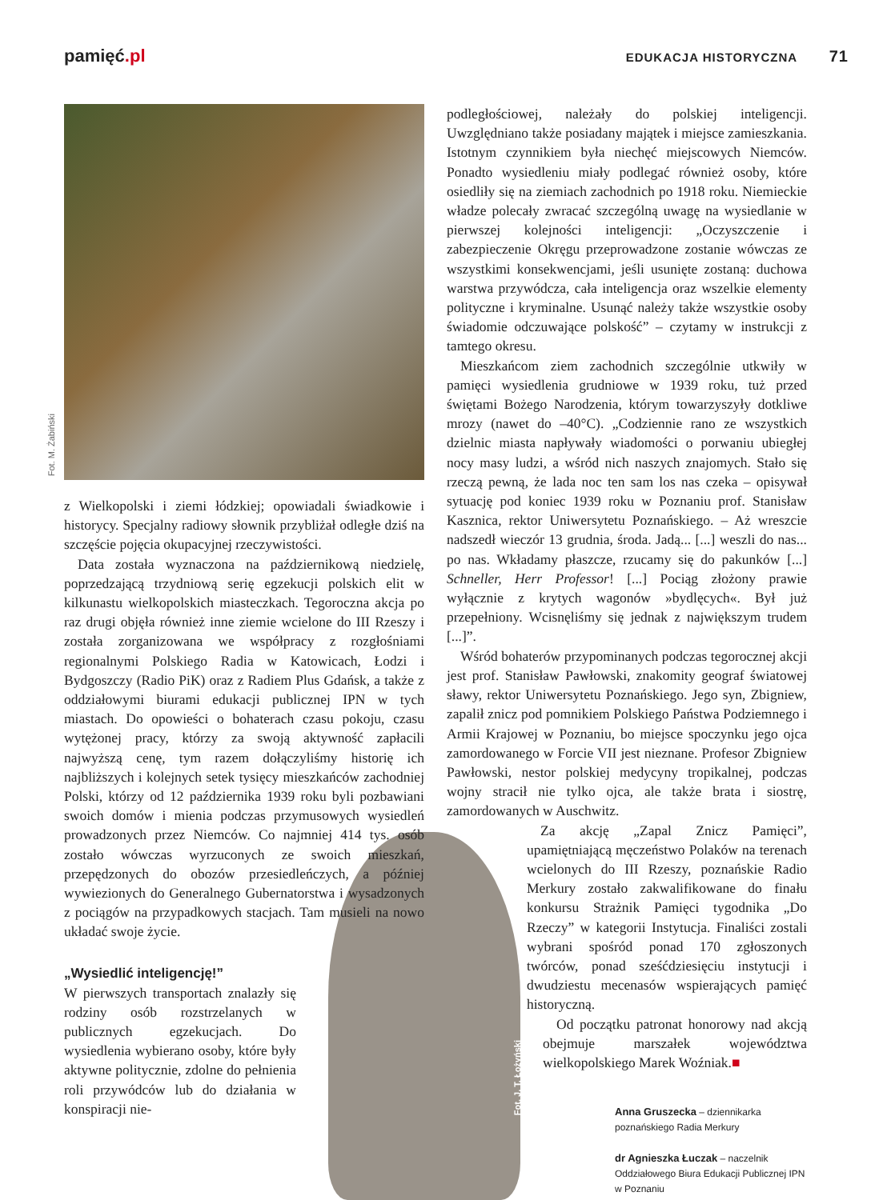pamięć.pl
EDUKACJA HISTORYCZNA 71
Fot. M. Żabiński
z Wielkopolski i ziemi łódzkiej; opowiadali świadkowie i historycy. Specjalny radiowy słownik przybliżał odległe dziś na szczęście pojęcia okupacyjnej rzeczywistości.
Data została wyznaczona na październikową niedzielę, poprzedzającą trzydniową serię egzekucji polskich elit w kilkunastu wielkopolskich miasteczkach. Tegoroczna akcja po raz drugi objęła również inne ziemie wcielone do III Rzeszy i została zorganizowana we współpracy z rozgłośniami regionalnymi Polskiego Radia w Katowicach, Łodzi i Bydgoszczy (Radio PiK) oraz z Radiem Plus Gdańsk, a także z oddziałowymi biurami edukacji publicznej IPN w tych miastach. Do opowieści o bohaterach czasu pokoju, czasu wytężonej pracy, którzy za swoją aktywność zapłacili najwyższą cenę, tym razem dołączyliśmy historię ich najbliższych i kolejnych setek tysięcy mieszkańców zachodniej Polski, którzy od 12 października 1939 roku byli pozbawiani swoich domów i mienia podczas przymusowych wysiedleń prowadzonych przez Niemców. Co najmniej 414 tys. osób zostało wówczas wyrzuconych ze swoich mieszkań, przepędzonych do obozów przesiedleńczych, a później wywiezionych do Generalnego Gubernatorstwa i wysadzonych z pociągów na przypadkowych stacjach. Tam musieli na nowo układać swoje życie.
„Wysiedlić inteligencję!”
W pierwszych transportach znalazły się rodziny osób rozstrzelanych w publicznych egzekucjach. Do wysiedlenia wybierano osoby, które były aktywne politycznie, zdolne do pełnienia roli przywódców lub do działania w konspiracji nie-
podległościowej, należały do polskiej inteligencji. Uwzględniano także posiadany majątek i miejsce zamieszkania. Istotnym czynnikiem była niechęć miejscowych Niemców. Ponadto wysiedleniu miały podlegać również osoby, które osiedliły się na ziemiach zachodnich po 1918 roku. Niemieckie władze polecały zwracać szczególną uwagę na wysiedlanie w pierwszej kolejności inteligencji: „Oczyszczenie i zabezpieczenie Okręgu przeprowadzone zostanie wówczas ze wszystkimi konsekwencjami, jeśli usunięte zostaną: duchowa warstwa przywódcza, cała inteligencja oraz wszelkie elementy polityczne i kryminalne. Usunąć należy także wszystkie osoby świadomie odczuwające polskość” – czytamy w instrukcji z tamtego okresu.
Mieszkańcom ziem zachodnich szczególnie utkwiły w pamięci wysiedlenia grudniowe w 1939 roku, tuż przed świętami Bożego Narodzenia, którym towarzyszyły dotkliwe mrozy (nawet do –40°C). „Codziennie rano ze wszystkich dzielnic miasta napływały wiadomości o porwaniu ubiegłej nocy masy ludzi, a wśród nich naszych znajomych. Stało się rzeczą pewną, że lada noc ten sam los nas czeka – opisywał sytuację pod koniec 1939 roku w Poznaniu prof. Stanisław Kasznica, rektor Uniwersytetu Poznańskiego. – Aż wreszcie nadszedł wieczór 13 grudnia, środa. Jadą... [...] weszli do nas... po nas. Wkładamy płaszcze, rzucamy się do pakunków [...] Schneller, Herr Professor! [...] Pociąg złożony prawie wyłącznie z krytych wagonów »bydlęcych«. Był już przepełniony. Wcisnęliśmy się jednak z największym trudem [...]”.
Wśród bohaterów przypominanych podczas tegorocznej akcji jest prof. Stanisław Pawłowski, znakomity geograf światowej sławy, rektor Uniwersytetu Poznańskiego. Jego syn, Zbigniew, zapalił znicz pod pomnikiem Polskiego Państwa Podziemnego i Armii Krajowej w Poznaniu, bo miejsce spoczynku jego ojca zamordowanego w Forcie VII jest nieznane. Profesor Zbigniew Pawłowski, nestor polskiej medycyny tropikalnej, podczas wojny stracił nie tylko ojca, ale także brata i siostrę, zamordowanych w Auschwitz.
Za akcję „Zapal Znicz Pamięci”, upamiętniającą męczeństwo Polaków na terenach wcielonych do III Rzeszy, poznańskie Radio Merkury zostało zakwalifikowane do finału konkursu Strażnik Pamięci tygodnika „Do Rzeczy” w kategorii Instytucja. Finaliści zostali wybrani spośród ponad 170 zgłoszonych twórców, ponad sześćdziesięciu instytucji i dwudziestu mecenasów wspierających pamięć historyczną.
Od początku patronat honorowy nad akcją obejmuje marszałek województwa wielkopolskiego Marek Woźniak.■
Anna Gruszecka – dziennikarka poznańskiego Radia Merkury
dr Agnieszka Łuczak – naczelnik Oddziałowego Biura Edukacji Publicznej IPN w Poznaniu
Fot. J. T. Łożyński